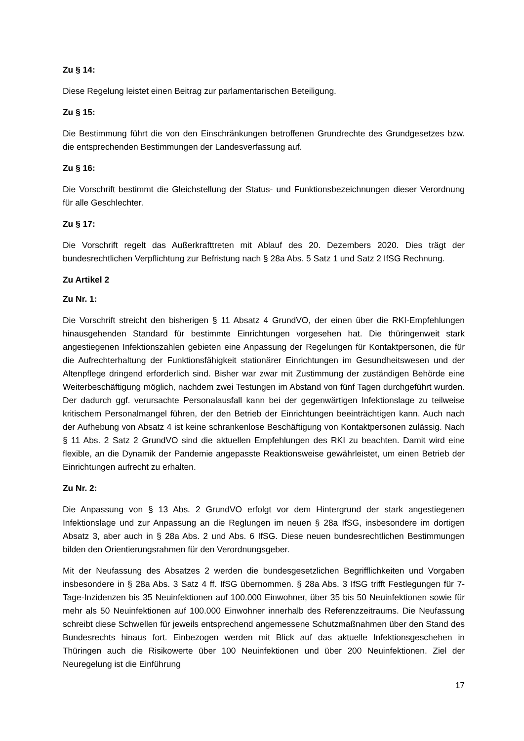Zu § 14:
Diese Regelung leistet einen Beitrag zur parlamentarischen Beteiligung.
Zu § 15:
Die Bestimmung führt die von den Einschränkungen betroffenen Grundrechte des Grundgesetzes bzw. die entsprechenden Bestimmungen der Landesverfassung auf.
Zu § 16:
Die Vorschrift bestimmt die Gleichstellung der Status- und Funktionsbezeichnungen dieser Verordnung für alle Geschlechter.
Zu § 17:
Die Vorschrift regelt das Außerkrafttreten mit Ablauf des 20. Dezembers 2020. Dies trägt der bundesrechtlichen Verpflichtung zur Befristung nach § 28a Abs. 5 Satz 1 und Satz 2 IfSG Rechnung.
Zu Artikel 2
Zu Nr. 1:
Die Vorschrift streicht den bisherigen § 11 Absatz 4 GrundVO, der einen über die RKI-Empfehlungen hinausgehenden Standard für bestimmte Einrichtungen vorgesehen hat. Die thüringenweit stark angestiegenen Infektionszahlen gebieten eine Anpassung der Regelungen für Kontaktpersonen, die für die Aufrechterhaltung der Funktionsfähigkeit stationärer Einrichtungen im Gesundheitswesen und der Altenpflege dringend erforderlich sind. Bisher war zwar mit Zustimmung der zuständigen Behörde eine Weiterbeschäftigung möglich, nachdem zwei Testungen im Abstand von fünf Tagen durchgeführt wurden. Der dadurch ggf. verursachte Personalausfall kann bei der gegenwärtigen Infektionslage zu teilweise kritischem Personalmangel führen, der den Betrieb der Einrichtungen beeinträchtigen kann. Auch nach der Aufhebung von Absatz 4 ist keine schrankenlose Beschäftigung von Kontaktpersonen zulässig. Nach § 11 Abs. 2 Satz 2 GrundVO sind die aktuellen Empfehlungen des RKI zu beachten. Damit wird eine flexible, an die Dynamik der Pandemie angepasste Reaktionsweise gewährleistet, um einen Betrieb der Einrichtungen aufrecht zu erhalten.
Zu Nr. 2:
Die Anpassung von § 13 Abs. 2 GrundVO erfolgt vor dem Hintergrund der stark angestiegenen Infektionslage und zur Anpassung an die Reglungen im neuen § 28a IfSG, insbesondere im dortigen Absatz 3, aber auch in § 28a Abs. 2 und Abs. 6 IfSG. Diese neuen bundesrechtlichen Bestimmungen bilden den Orientierungsrahmen für den Verordnungsgeber.
Mit der Neufassung des Absatzes 2 werden die bundesgesetzlichen Begrifflichkeiten und Vorgaben insbesondere in § 28a Abs. 3 Satz 4 ff. IfSG übernommen. § 28a Abs. 3 IfSG trifft Festlegungen für 7-Tage-Inzidenzen bis 35 Neuinfektionen auf 100.000 Einwohner, über 35 bis 50 Neuinfektionen sowie für mehr als 50 Neuinfektionen auf 100.000 Einwohner innerhalb des Referenzzeitraums. Die Neufassung schreibt diese Schwellen für jeweils entsprechend angemessene Schutzmaßnahmen über den Stand des Bundesrechts hinaus fort. Einbezogen werden mit Blick auf das aktuelle Infektionsgeschehen in Thüringen auch die Risikowerte über 100 Neuinfektionen und über 200 Neuinfektionen. Ziel der Neuregelung ist die Einführung
17